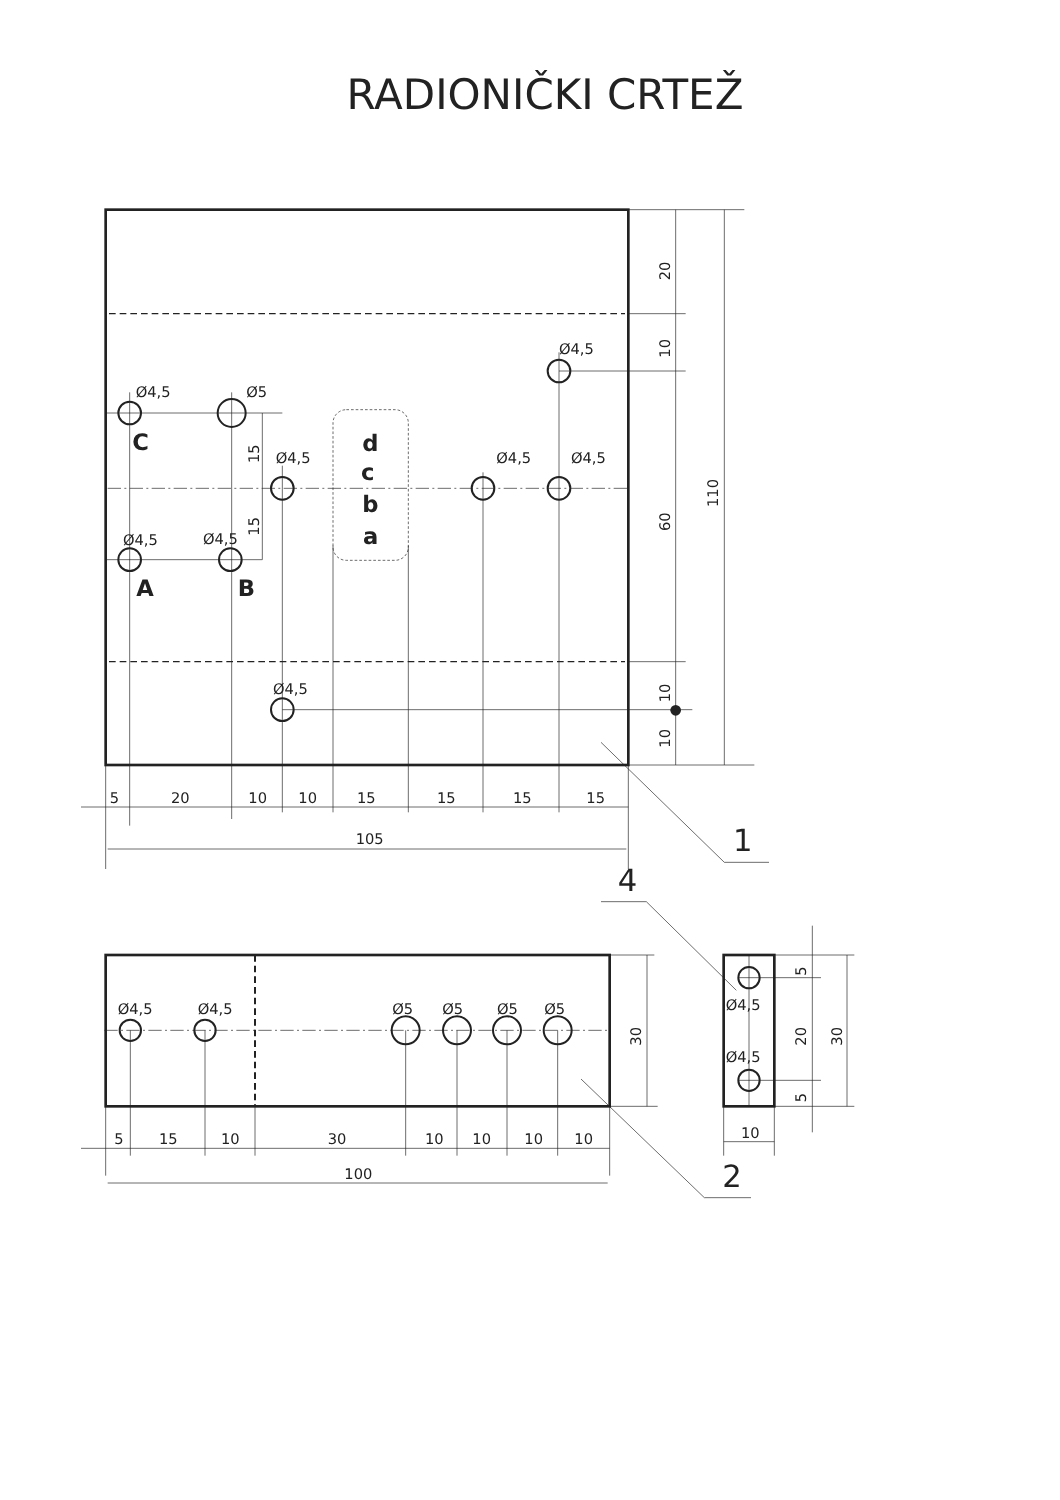RADIONIČKI CRTEŽ
Ø4,5
Ø5
Ø4,5
Ø4,5
Ø4,5
Ø4,5
Ø4,5
Ø4,5
Ø4,5
5
20
10
10
15
15
15
15
105
Ø4,5
Ø4,5
Ø5
Ø5
Ø5
Ø5
5
15
10
30
10
10
10
10
100
Ø4,5
Ø4,5
10
20
10
60
10
10
110
15
15
30
5
20
5
30
C
d
c
b
a
A
B
1
4
2